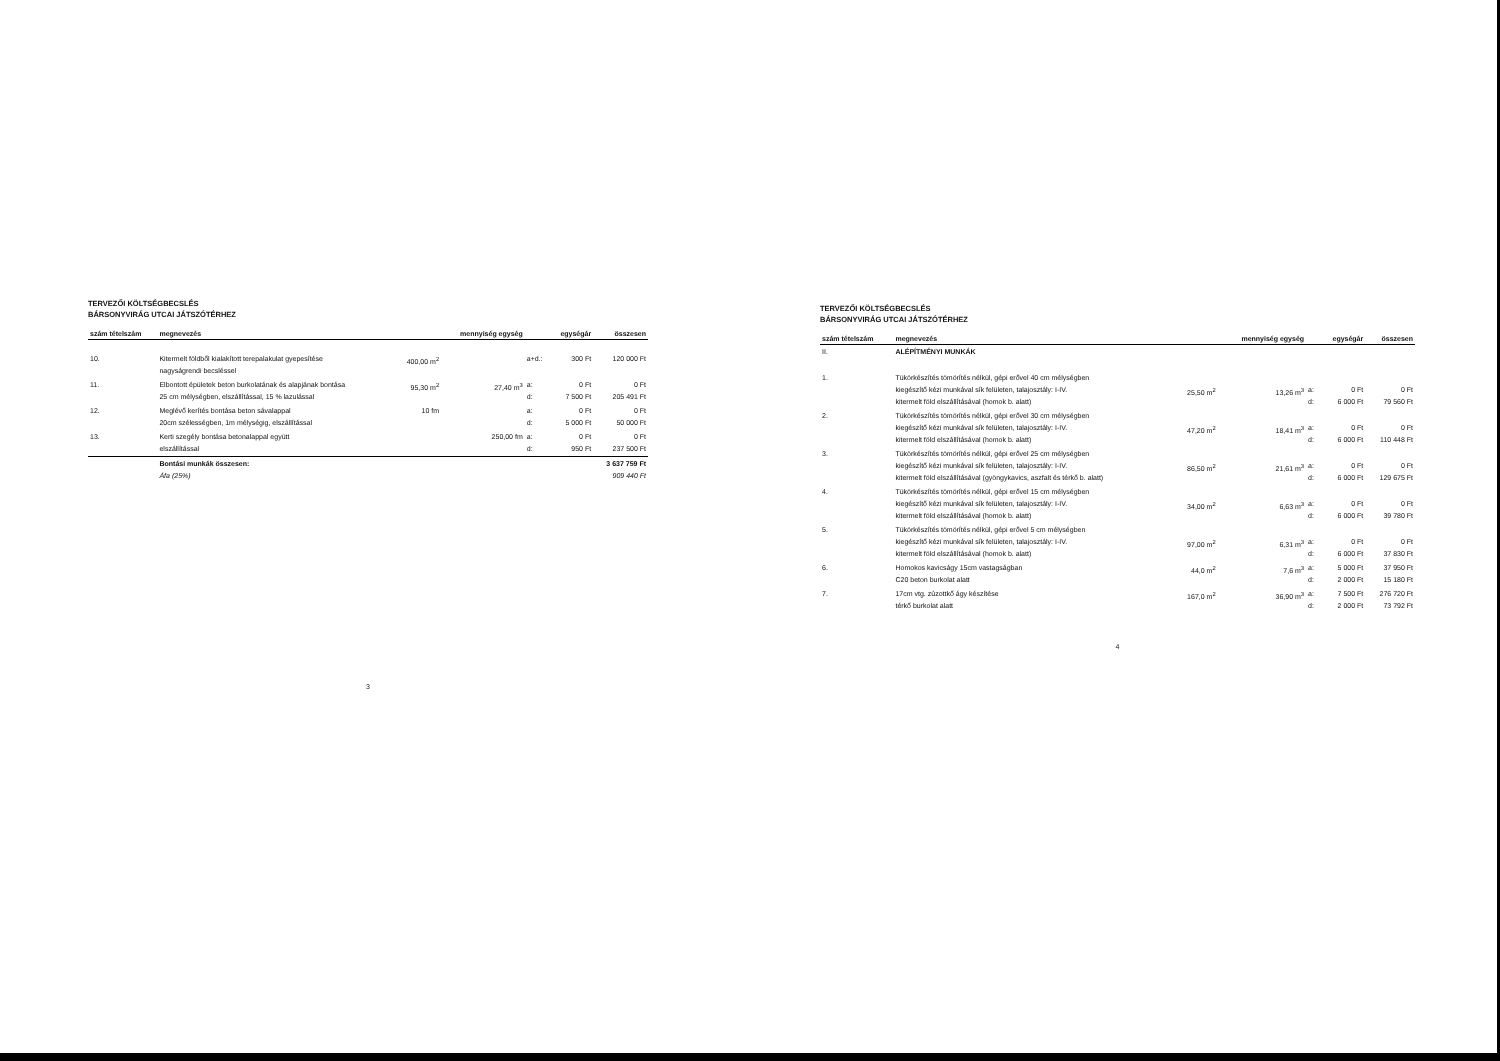TERVEZŐI KÖLTSÉGBECSLÉS
BÁRSONYVIRÁG UTCAI JÁTSZÓTÉRHEZ
| szám tételszám | megnevezés | | mennyiség egység | | egységár | összesen |
| --- | --- | --- | --- | --- | --- | --- |
| 10. | Kitermelt földből kialakított terepalakulat gyepesítése nagyságrendi becsléssel | 400,00 m<sup>2</sup> | | a+d.: | 300 Ft | 120 000 Ft |
| 11. | Elbontott épületek beton burkolatának és alapjának bontása 25 cm mélységben, elszállítással, 15 % lazulással | 95,30 m<sup>2</sup> | 27,40 m<sup>3</sup> | a: d: | 0 Ft 7 500 Ft | 0 Ft 205 491 Ft |
| 12. | Meglévő kerítés bontása beton sávalappal 20cm szélességben, 1m mélységig, elszállítással | 10 fm | | a: d: | 0 Ft 5 000 Ft | 0 Ft 50 000 Ft |
| 13. | Kerti szegély bontása betonalappal együtt elszállítással | | 250,00 fm | a: d: | 0 Ft 950 Ft | 0 Ft 237 500 Ft |
| | Bontási munkák összesen: Áfa (25%) | | | | | 3 637 759 Ft 909 440 Ft |
3
TERVEZŐI KÖLTSÉGBECSLÉS
BÁRSONYVIRÁG UTCAI JÁTSZÓTÉRHEZ
| szám tételszám | megnevezés | | mennyiség egység | | egységár | összesen |
| --- | --- | --- | --- | --- | --- | --- |
| II. | ALÉPÍTMÉNYI MUNKÁK | | | | | |
| 1. | Tükörkészítés tömörítés nélkül, gépi erővel 40 cm mélységben kiegészítő kézi munkával sík felületen, talajosztály: I-IV. kitermelt föld elszállításával (homok b. alatt) | 25,50 m<sup>2</sup> | 13,26 m<sup>3</sup> | a: d: | 0 Ft 6 000 Ft | 0 Ft 79 560 Ft |
| 2. | Tükörkészítés tömörítés nélkül, gépi erővel 30 cm mélységben kiegészítő kézi munkával sík felületen, talajosztály: I-IV. kitermelt föld elszállításával (homok b. alatt) | 47,20 m<sup>2</sup> | 18,41 m<sup>3</sup> | a: d: | 0 Ft 6 000 Ft | 0 Ft 110 448 Ft |
| 3. | Tükörkészítés tömörítés nélkül, gépi erővel 25 cm mélységben kiegészítő kézi munkával sík felületen, talajosztály: I-IV. kitermelt föld elszállításával (gyöngykavics, aszfalt és térkő b. alatt) | 86,50 m<sup>2</sup> | 21,61 m<sup>3</sup> | a: d: | 0 Ft 6 000 Ft | 0 Ft 129 675 Ft |
| 4. | Tükörkészítés tömörítés nélkül, gépi erővel 15 cm mélységben kiegészítő kézi munkával sík felületen, talajosztály: I-IV. kitermelt föld elszállításával (homok b. alatt) | 34,00 m<sup>2</sup> | 6,63 m<sup>3</sup> | a: d: | 0 Ft 6 000 Ft | 0 Ft 39 780 Ft |
| 5. | Tükörkészítés tömörítés nélkül, gépi erővel 5 cm mélységben kiegészítő kézi munkával sík felületen, talajosztály: I-IV. kitermelt föld elszállításával (homok b. alatt) | 97,00 m<sup>2</sup> | 6,31 m<sup>3</sup> | a: d: | 0 Ft 6 000 Ft | 0 Ft 37 830 Ft |
| 6. | Homokos kavicságy 15cm vastagságban C20 beton burkolat alatt | 44,0 m<sup>2</sup> | 7,6 m<sup>3</sup> | a: d: | 5 000 Ft 2 000 Ft | 37 950 Ft 15 180 Ft |
| 7. | 17cm vtg. zúzottkő ágy készítése térkő burkolat alatt | 167,0 m<sup>2</sup> | 36,90 m<sup>3</sup> | a: d: | 7 500 Ft 2 000 Ft | 276 720 Ft 73 792 Ft |
4